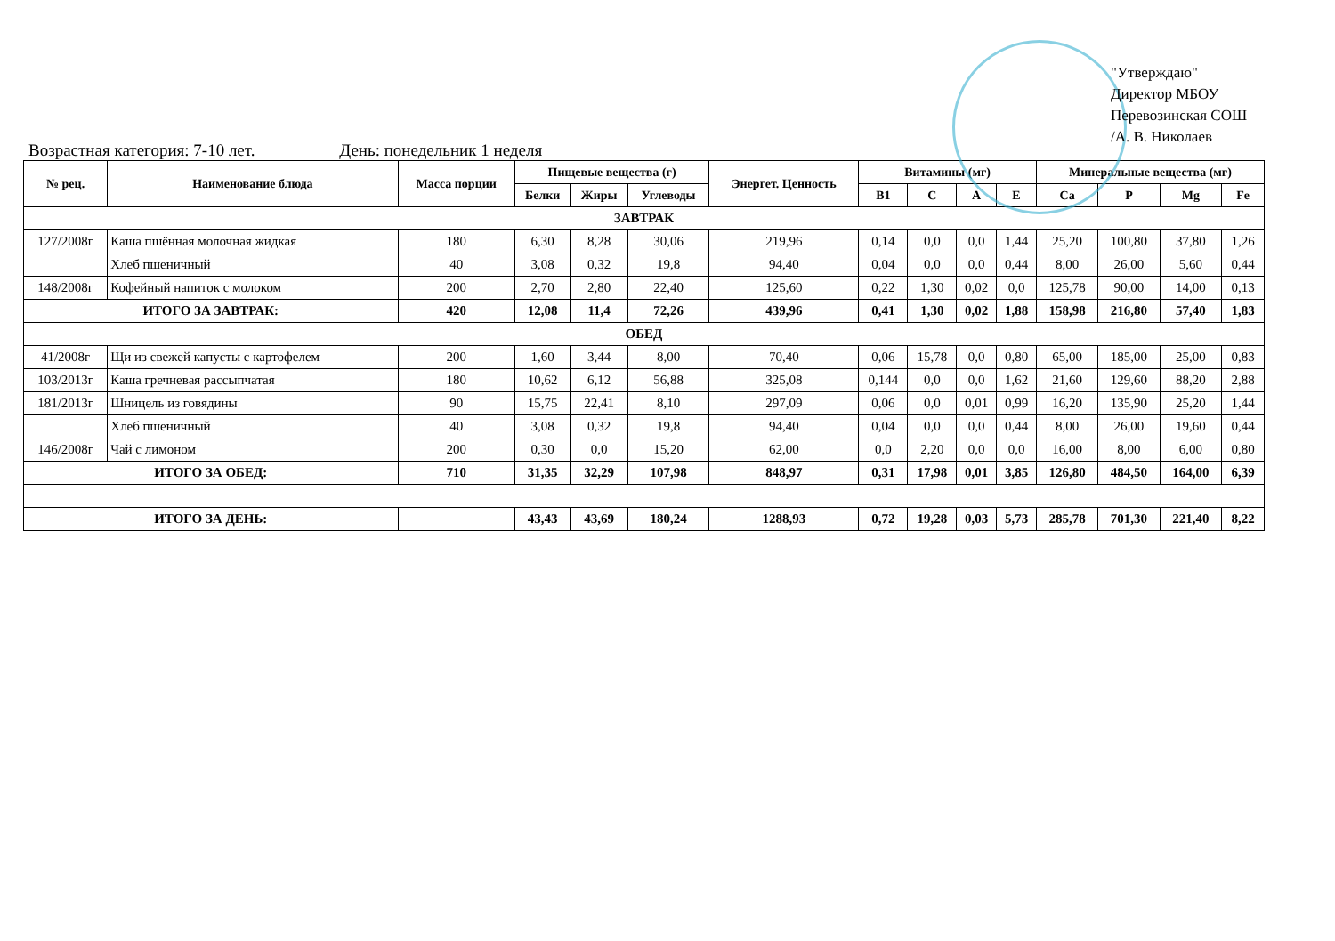"Утверждаю"
Директор МБОУ
Перевозинская СОШ
/А. В. Николаев
Возрастная категория: 7-10 лет. День: понедельник 1 неделя
| № рец. | Наименование блюда | Масса порции | Пищевые вещества (г) | | | Энергет. Ценность | Витамины (мг) | | | | Минеральные вещества (мг) | | | |
| --- | --- | --- | --- | --- | --- | --- | --- | --- | --- | --- | --- | --- | --- | --- |
| | | | Белки | Жиры | Углеводы | | B1 | C | A | E | Ca | P | Mg | Fe |
| ЗАВТРАК | | | | | | | | | | | | | | |
| 127/2008г | Каша пшённая молочная жидкая | 180 | 6,30 | 8,28 | 30,06 | 219,96 | 0,14 | 0,0 | 0,0 | 1,44 | 25,20 | 100,80 | 37,80 | 1,26 |
| | Хлеб пшеничный | 40 | 3,08 | 0,32 | 19,8 | 94,40 | 0,04 | 0,0 | 0,0 | 0,44 | 8,00 | 26,00 | 5,60 | 0,44 |
| 148/2008г | Кофейный напиток с молоком | 200 | 2,70 | 2,80 | 22,40 | 125,60 | 0,22 | 1,30 | 0,02 | 0,0 | 125,78 | 90,00 | 14,00 | 0,13 |
| ИТОГО ЗА ЗАВТРАК: | | 420 | 12,08 | 11,4 | 72,26 | 439,96 | 0,41 | 1,30 | 0,02 | 1,88 | 158,98 | 216,80 | 57,40 | 1,83 |
| ОБЕД | | | | | | | | | | | | | | |
| 41/2008г | Щи из свежей капусты с картофелем | 200 | 1,60 | 3,44 | 8,00 | 70,40 | 0,06 | 15,78 | 0,0 | 0,80 | 65,00 | 185,00 | 25,00 | 0,83 |
| 103/2013г | Каша гречневая рассыпчатая | 180 | 10,62 | 6,12 | 56,88 | 325,08 | 0,144 | 0,0 | 0,0 | 1,62 | 21,60 | 129,60 | 88,20 | 2,88 |
| 181/2013г | Шницель из говядины | 90 | 15,75 | 22,41 | 8,10 | 297,09 | 0,06 | 0,0 | 0,01 | 0,99 | 16,20 | 135,90 | 25,20 | 1,44 |
| | Хлеб пшеничный | 40 | 3,08 | 0,32 | 19,8 | 94,40 | 0,04 | 0,0 | 0,0 | 0,44 | 8,00 | 26,00 | 19,60 | 0,44 |
| 146/2008г | Чай с лимоном | 200 | 0,30 | 0,0 | 15,20 | 62,00 | 0,0 | 2,20 | 0,0 | 0,0 | 16,00 | 8,00 | 6,00 | 0,80 |
| ИТОГО ЗА ОБЕД: | | 710 | 31,35 | 32,29 | 107,98 | 848,97 | 0,31 | 17,98 | 0,01 | 3,85 | 126,80 | 484,50 | 164,00 | 6,39 |
| ИТОГО ЗА ДЕНЬ: | | | 43,43 | 43,69 | 180,24 | 1288,93 | 0,72 | 19,28 | 0,03 | 5,73 | 285,78 | 701,30 | 221,40 | 8,22 |